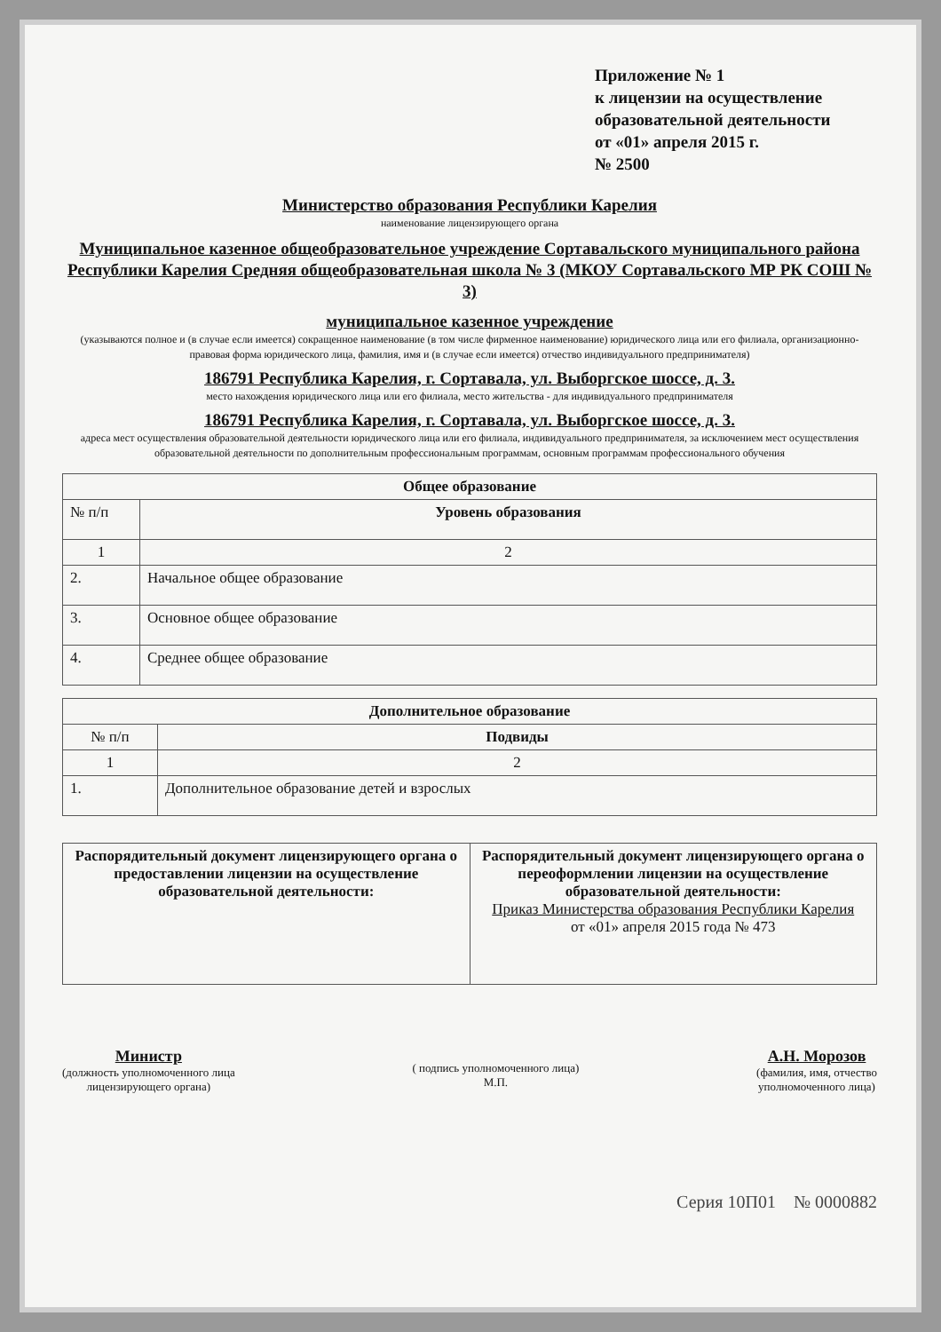Приложение № 1
к лицензии на осуществление
образовательной деятельности
от «01» апреля 2015 г.
№ 2500
Министерство образования Республики Карелия
наименование лицензирующего органа
Муниципальное казенное общеобразовательное учреждение Сортавальского муниципального района Республики Карелия Средняя общеобразовательная школа № 3 (МКОУ Сортавальского МР РК СОШ № 3)
муниципальное казенное учреждение
(указываются полное и (в случае если имеется) сокращенное наименование (в том числе фирменное наименование) юридического лица или его филиала, организационно-правовая форма юридического лица, фамилия, имя и (в случае если имеется) отчество индивидуального предпринимателя)
186791 Республика Карелия, г. Сортавала, ул. Выборгское шоссе, д. 3.
место нахождения юридического лица или его филиала, место жительства - для индивидуального предпринимателя
186791 Республика Карелия, г. Сортавала, ул. Выборгское шоссе, д. 3.
адреса мест осуществления образовательной деятельности юридического лица или его филиала, индивидуального предпринимателя, за исключением мест осуществления образовательной деятельности по дополнительным профессиональным программам, основным программам профессионального обучения
| Общее образование | |
| --- | --- |
| № п/п | Уровень образования |
| 1 | 2 |
| 2. | Начальное общее образование |
| 3. | Основное общее образование |
| 4. | Среднее общее образование |
| Дополнительное образование | |
| --- | --- |
| № п/п | Подвиды |
| 1 | 2 |
| 1. | Дополнительное образование детей и взрослых |
| Распорядительный документ лицензирующего органа о предоставлении лицензии на осуществление образовательной деятельности: | Распорядительный документ лицензирующего органа о переоформлении лицензии на осуществление образовательной деятельности: Приказ Министерства образования Республики Карелия от «01» апреля 2015 года № 473 |
Министр
(должность уполномоченного лица
лицензирующего органа)
( подпись уполномоченного лица)
М.П.
А.Н. Морозов
(фамилия, имя, отчество
уполномоченного лица)
Серия 10П01 № 0000882